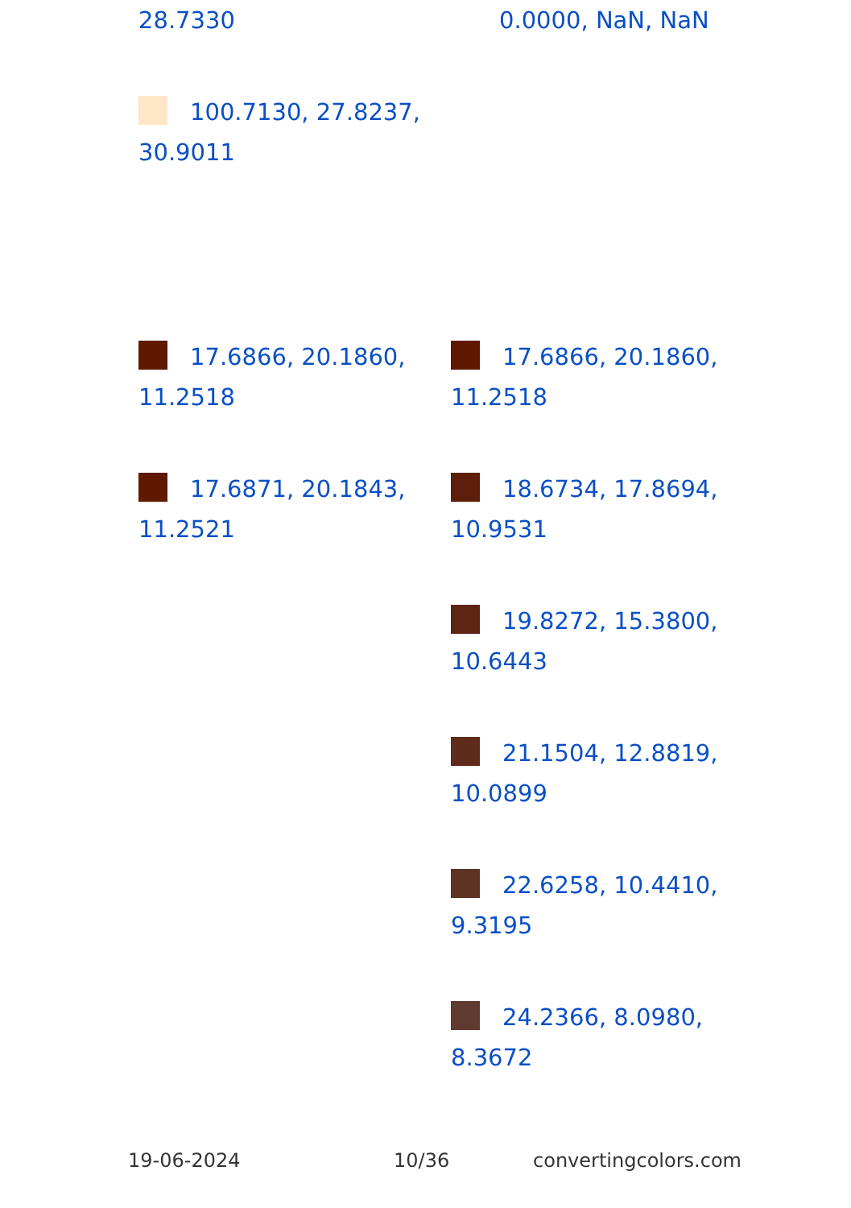28.7330 0.0000, NaN, NaN
100.7130, 27.8237, 30.9011
17.6866, 20.1860, 11.2518
17.6866, 20.1860, 11.2518
17.6871, 20.1843, 11.2521
18.6734, 17.8694, 10.9531
19.8272, 15.3800, 10.6443
21.1504, 12.8819, 10.0899
22.6258, 10.4410, 9.3195
24.2366, 8.0980, 8.3672
19-06-2024 10/36 convertingcolors.com